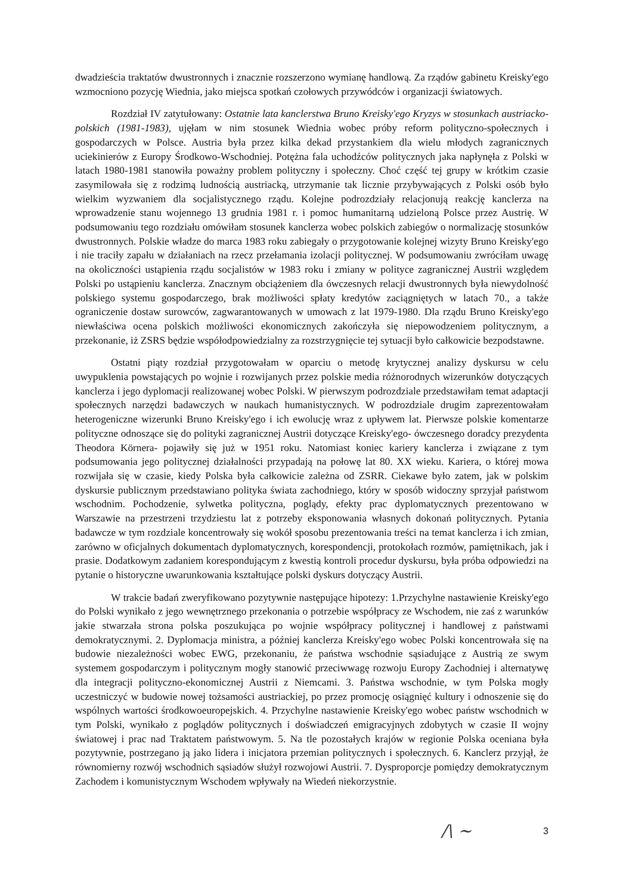dwadzieścia traktatów dwustronnych i znacznie rozszerzono wymianę handlową. Za rządów gabinetu Kreisky'ego wzmocniono pozycję Wiednia, jako miejsca spotkań czołowych przywódców i organizacji światowych.
Rozdział IV zatytułowany: Ostatnie lata kanclerstwa Bruno Kreisky'ego Kryzys w stosunkach austriacko-polskich (1981-1983), ujęłam w nim stosunek Wiednia wobec próby reform polityczno-społecznych i gospodarczych w Polsce. Austria była przez kilka dekad przystankiem dla wielu młodych zagranicznych uciekinierów z Europy Środkowo-Wschodniej. Potężna fala uchodźców politycznych jaka napłynęła z Polski w latach 1980-1981 stanowiła poważny problem polityczny i społeczny. Choć część tej grupy w krótkim czasie zasymilowała się z rodzimą ludnością austriacką, utrzymanie tak licznie przybywających z Polski osób było wielkim wyzwaniem dla socjalistycznego rządu. Kolejne podrozdziały relacjonują reakcję kanclerza na wprowadzenie stanu wojennego 13 grudnia 1981 r. i pomoc humanitarną udzieloną Polsce przez Austrię. W podsumowaniu tego rozdziału omówiłam stosunek kanclerza wobec polskich zabiegów o normalizację stosunków dwustronnych. Polskie władze do marca 1983 roku zabiegały o przygotowanie kolejnej wizyty Bruno Kreisky'ego i nie traciły zapału w działaniach na rzecz przełamania izolacji politycznej. W podsumowaniu zwróciłam uwagę na okoliczności ustąpienia rządu socjalistów w 1983 roku i zmiany w polityce zagranicznej Austrii względem Polski po ustąpieniu kanclerza. Znacznym obciążeniem dla ówczesnych relacji dwustronnych była niewydolność polskiego systemu gospodarczego, brak możliwości spłaty kredytów zaciągniętych w latach 70., a także ograniczenie dostaw surowców, zagwarantowanych w umowach z lat 1979-1980. Dla rządu Bruno Kreisky'ego niewłaściwa ocena polskich możliwości ekonomicznych zakończyła się niepowodzeniem politycznym, a przekonanie, iż ZSRS będzie współodpowiedzialny za rozstrzygnięcie tej sytuacji było całkowicie bezpodstawne.
Ostatni piąty rozdział przygotowałam w oparciu o metodę krytycznej analizy dyskursu w celu uwypuklenia powstających po wojnie i rozwijanych przez polskie media różnorodnych wizerunków dotyczących kanclerza i jego dyplomacji realizowanej wobec Polski. W pierwszym podrozdziale przedstawiłam temat adaptacji społecznych narzędzi badawczych w naukach humanistycznych. W podrozdziale drugim zaprezentowałam heterogeniczne wizerunki Bruno Kreisky'ego i ich ewolucję wraz z upływem lat. Pierwsze polskie komentarze polityczne odnoszące się do polityki zagranicznej Austrii dotyczące Kreisky'ego- ówczesnego doradcy prezydenta Theodora Körnera- pojawiły się już w 1951 roku. Natomiast koniec kariery kanclerza i związane z tym podsumowania jego politycznej działalności przypadają na połowę lat 80. XX wieku. Kariera, o której mowa rozwijała się w czasie, kiedy Polska była całkowicie zależna od ZSRR. Ciekawe było zatem, jak w polskim dyskursie publicznym przedstawiano polityka świata zachodniego, który w sposób widoczny sprzyjał państwom wschodnim. Pochodzenie, sylwetka polityczna, poglądy, efekty prac dyplomatycznych prezentowano w Warszawie na przestrzeni trzydziestu lat z potrzeby eksponowania własnych dokonań politycznych. Pytania badawcze w tym rozdziale koncentrowały się wokół sposobu prezentowania treści na temat kanclerza i ich zmian, zarówno w oficjalnych dokumentach dyplomatycznych, korespondencji, protokołach rozmów, pamiętnikach, jak i prasie. Dodatkowym zadaniem korespondującym z kwestią kontroli procedur dyskursu, była próba odpowiedzi na pytanie o historyczne uwarunkowania kształtujące polski dyskurs dotyczący Austrii.
W trakcie badań zweryfikowano pozytywnie następujące hipotezy: 1.Przychylne nastawienie Kreisky'ego do Polski wynikało z jego wewnętrznego przekonania o potrzebie współpracy ze Wschodem, nie zaś z warunków jakie stwarzała strona polska poszukująca po wojnie współpracy politycznej i handlowej z państwami demokratycznymi. 2. Dyplomacja ministra, a później kanclerza Kreisky'ego wobec Polski koncentrowała się na budowie niezależności wobec EWG, przekonaniu, że państwa wschodnie sąsiadujące z Austrią ze swym systemem gospodarczym i politycznym mogły stanowić przeciwwagę rozwoju Europy Zachodniej i alternatywę dla integracji polityczno-ekonomicznej Austrii z Niemcami. 3. Państwa wschodnie, w tym Polska mogły uczestniczyć w budowie nowej tożsamości austriackiej, po przez promocję osiągnięć kultury i odnoszenie się do wspólnych wartości środkowoeuropejskich. 4. Przychylne nastawienie Kreisky'ego wobec państw wschodnich w tym Polski, wynikało z poglądów politycznych i doświadczeń emigracyjnych zdobytych w czasie II wojny światowej i prac nad Traktatem państwowym. 5. Na tle pozostałych krajów w regionie Polska oceniana była pozytywnie, postrzegano ją jako lidera i inicjatora przemian politycznych i społecznych. 6. Kanclerz przyjął, że równomierny rozwój wschodnich sąsiadów służył rozwojowi Austrii. 7. Dysproporcje pomiędzy demokratycznym Zachodem i komunistycznym Wschodem wpływały na Wiedeń niekorzystnie.
/\ ~ 3